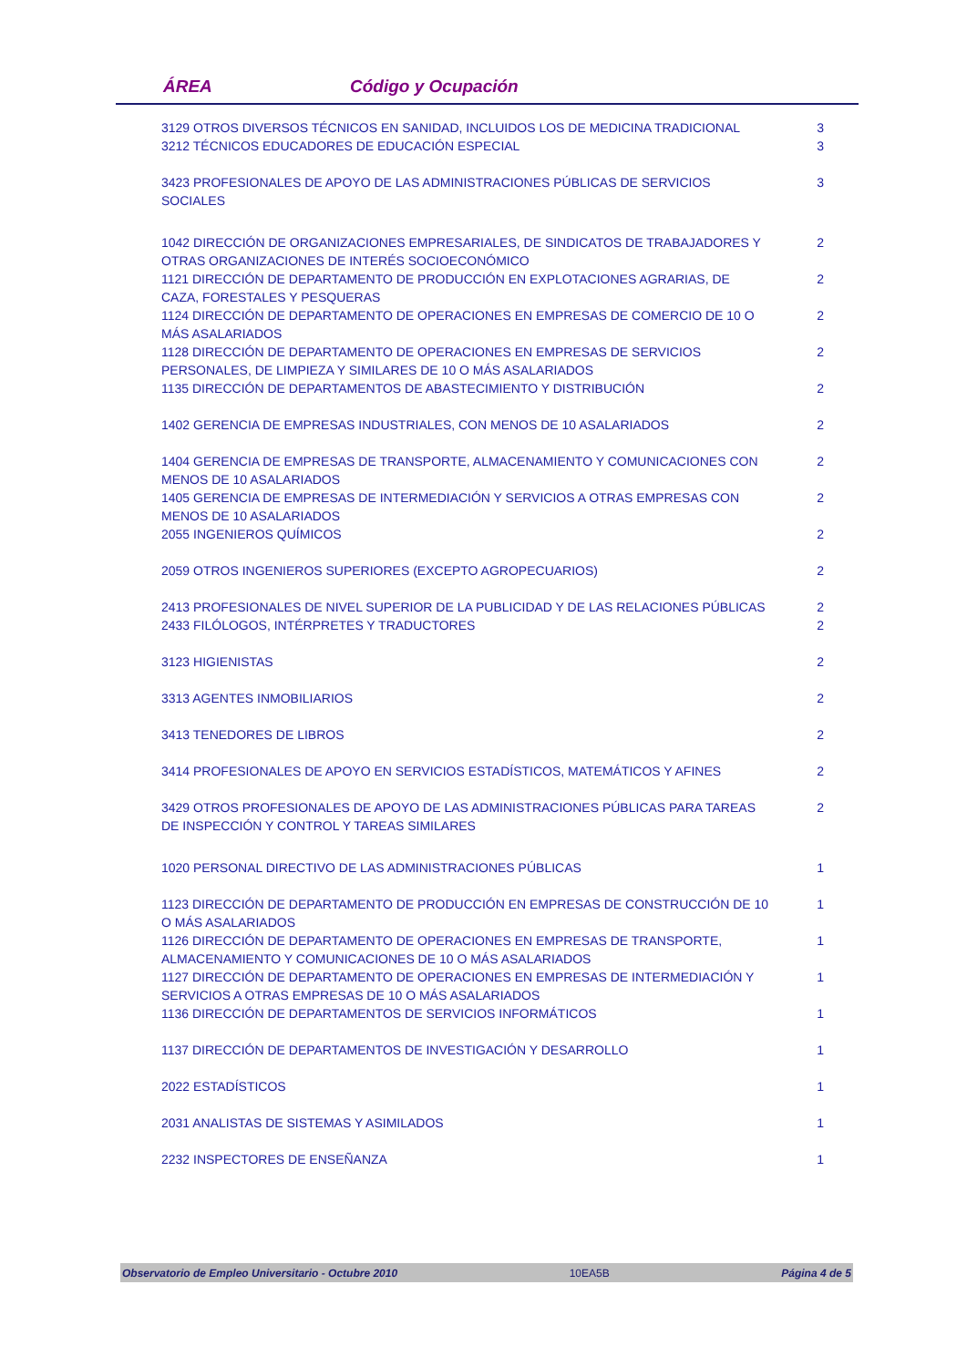ÁREA Código y Ocupación
| 3129 OTROS DIVERSOS TÉCNICOS EN SANIDAD, INCLUIDOS LOS DE MEDICINA TRADICIONAL | 3 |
| 3212 TÉCNICOS EDUCADORES DE EDUCACIÓN ESPECIAL | 3 |
| 3423 PROFESIONALES DE APOYO DE LAS ADMINISTRACIONES PÚBLICAS DE SERVICIOS SOCIALES | 3 |
| 1042 DIRECCIÓN DE ORGANIZACIONES EMPRESARIALES, DE SINDICATOS DE TRABAJADORES Y OTRAS ORGANIZACIONES DE INTERÉS SOCIOECONÓMICO | 2 |
| 1121 DIRECCIÓN DE DEPARTAMENTO DE PRODUCCIÓN EN EXPLOTACIONES AGRARIAS, DE CAZA, FORESTALES Y PESQUERAS | 2 |
| 1124 DIRECCIÓN DE DEPARTAMENTO DE OPERACIONES EN EMPRESAS DE COMERCIO DE 10 O MÁS ASALARIADOS | 2 |
| 1128 DIRECCIÓN DE DEPARTAMENTO DE OPERACIONES EN EMPRESAS DE SERVICIOS PERSONALES, DE LIMPIEZA Y SIMILARES DE 10 O MÁS ASALARIADOS | 2 |
| 1135 DIRECCIÓN DE DEPARTAMENTOS DE ABASTECIMIENTO Y DISTRIBUCIÓN | 2 |
| 1402 GERENCIA DE EMPRESAS INDUSTRIALES, CON MENOS DE 10 ASALARIADOS | 2 |
| 1404 GERENCIA DE EMPRESAS DE TRANSPORTE, ALMACENAMIENTO Y COMUNICACIONES CON MENOS DE 10 ASALARIADOS | 2 |
| 1405 GERENCIA DE EMPRESAS DE INTERMEDIACIÓN Y SERVICIOS A OTRAS EMPRESAS CON MENOS DE 10 ASALARIADOS | 2 |
| 2055 INGENIEROS QUÍMICOS | 2 |
| 2059 OTROS INGENIEROS SUPERIORES (EXCEPTO AGROPECUARIOS) | 2 |
| 2413 PROFESIONALES DE NIVEL SUPERIOR DE LA PUBLICIDAD Y DE LAS RELACIONES PÚBLICAS | 2 |
| 2433 FILÓLOGOS, INTÉRPRETES Y TRADUCTORES | 2 |
| 3123 HIGIENISTAS | 2 |
| 3313 AGENTES INMOBILIARIOS | 2 |
| 3413 TENEDORES DE LIBROS | 2 |
| 3414 PROFESIONALES DE APOYO EN SERVICIOS ESTADÍSTICOS, MATEMÁTICOS Y AFINES | 2 |
| 3429 OTROS PROFESIONALES DE APOYO DE LAS ADMINISTRACIONES PÚBLICAS PARA TAREAS DE INSPECCIÓN Y CONTROL Y TAREAS SIMILARES | 2 |
| 1020 PERSONAL DIRECTIVO DE LAS ADMINISTRACIONES PÚBLICAS | 1 |
| 1123 DIRECCIÓN DE DEPARTAMENTO DE PRODUCCIÓN EN EMPRESAS DE CONSTRUCCIÓN DE 10 O MÁS ASALARIADOS | 1 |
| 1126 DIRECCIÓN DE DEPARTAMENTO DE OPERACIONES EN EMPRESAS DE TRANSPORTE, ALMACENAMIENTO Y COMUNICACIONES DE 10 O MÁS ASALARIADOS | 1 |
| 1127 DIRECCIÓN DE DEPARTAMENTO DE OPERACIONES EN EMPRESAS DE INTERMEDIACIÓN Y SERVICIOS A OTRAS EMPRESAS DE 10 O MÁS ASALARIADOS | 1 |
| 1136 DIRECCIÓN DE DEPARTAMENTOS DE SERVICIOS INFORMÁTICOS | 1 |
| 1137 DIRECCIÓN DE DEPARTAMENTOS DE INVESTIGACIÓN Y DESARROLLO | 1 |
| 2022 ESTADÍSTICOS | 1 |
| 2031 ANALISTAS DE SISTEMAS Y ASIMILADOS | 1 |
| 2232 INSPECTORES DE ENSEÑANZA | 1 |
Observatorio de Empleo Universitario - Octubre 2010 10EA5B Página 4 de 5